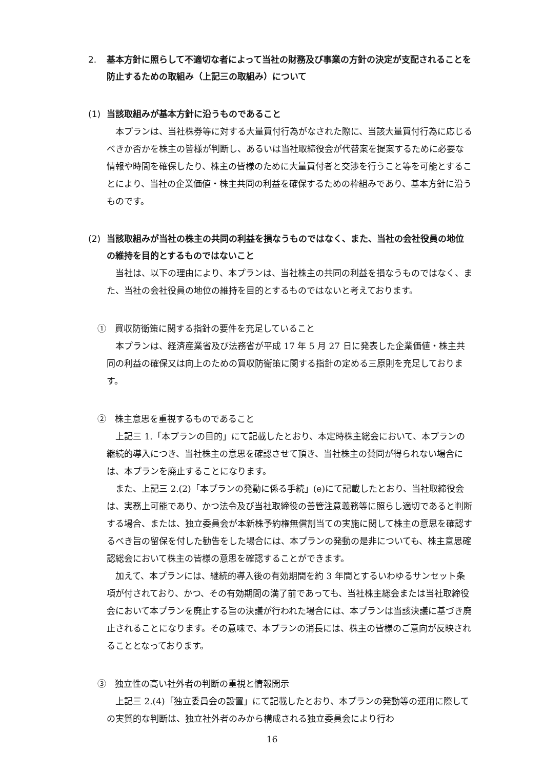2. 基本方針に照らして不適切な者によって当社の財務及び事業の方針の決定が支配されることを防止するための取組み（上記三の取組み）について
(1) 当該取組みが基本方針に沿うものであること
本プランは、当社株券等に対する大量買付行為がなされた際に、当該大量買付行為に応じるべきか否かを株主の皆様が判断し、あるいは当社取締役会が代替案を提案するために必要な情報や時間を確保したり、株主の皆様のために大量買付者と交渉を行うこと等を可能とすることにより、当社の企業価値・株主共同の利益を確保するための枠組みであり、基本方針に沿うものです。
(2) 当該取組みが当社の株主の共同の利益を損なうものではなく、また、当社の会社役員の地位の維持を目的とするものではないこと
当社は、以下の理由により、本プランは、当社株主の共同の利益を損なうものではなく、また、当社の会社役員の地位の維持を目的とするものではないと考えております。
①　買収防衛策に関する指針の要件を充足していること
本プランは、経済産業省及び法務省が平成 17 年 5 月 27 日に発表した企業価値・株主共同の利益の確保又は向上のための買収防衛策に関する指針の定める三原則を充足しております。
②　株主意思を重視するものであること
上記三 1.「本プランの目的」にて記載したとおり、本定時株主総会において、本プランの継続的導入につき、当社株主の意思を確認させて頂き、当社株主の賛同が得られない場合には、本プランを廃止することになります。
また、上記三 2.(2)「本プランの発動に係る手続」(e)にて記載したとおり、当社取締役会は、実務上可能であり、かつ法令及び当社取締役の善管注意義務等に照らし適切であると判断する場合、または、独立委員会が本新株予約権無償割当ての実施に関して株主の意思を確認するべき旨の留保を付した勧告をした場合には、本プランの発動の是非についても、株主意思確認総会において株主の皆様の意思を確認することができます。
加えて、本プランには、継続的導入後の有効期間を約 3 年間とするいわゆるサンセット条項が付されており、かつ、その有効期間の満了前であっても、当社株主総会または当社取締役会において本プランを廃止する旨の決議が行われた場合には、本プランは当該決議に基づき廃止されることになります。その意味で、本プランの消長には、株主の皆様のご意向が反映されることとなっております。
③　独立性の高い社外者の判断の重視と情報開示
上記三 2.(4)「独立委員会の設置」にて記載したとおり、本プランの発動等の運用に際しての実質的な判断は、独立社外者のみから構成される独立委員会により行わ
16